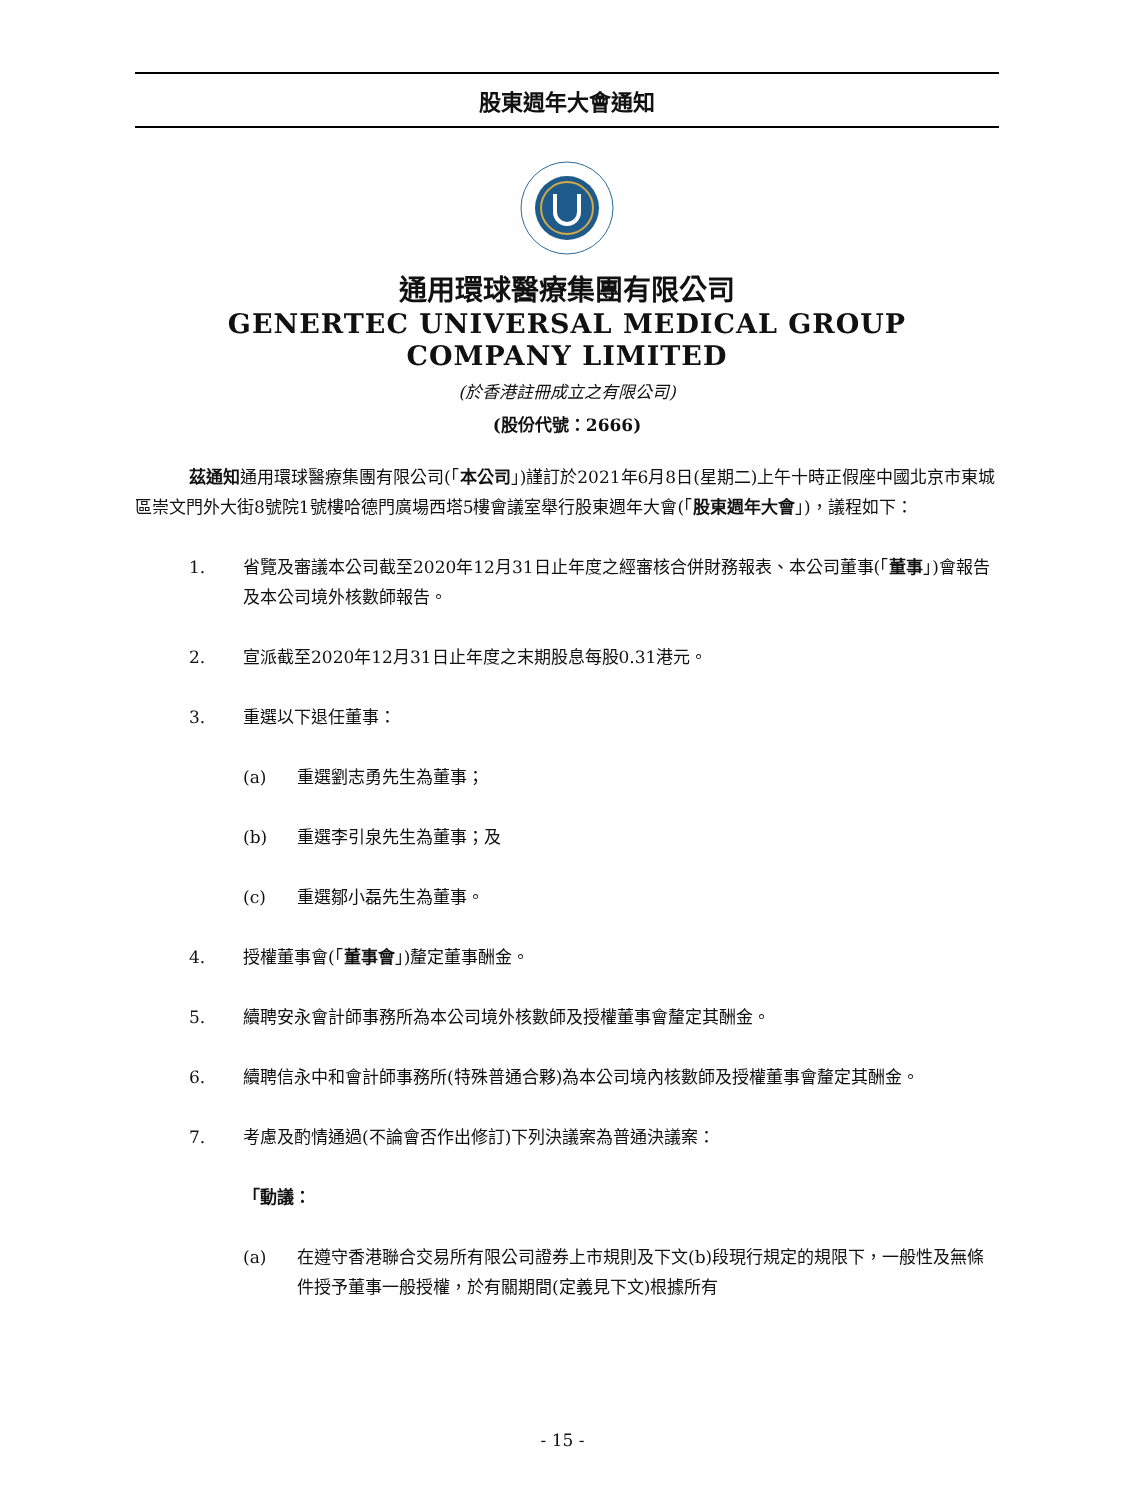股東週年大會通知
通用環球醫療集團有限公司
GENERTEC UNIVERSAL MEDICAL GROUP
COMPANY LIMITED
(於香港註冊成立之有限公司)
(股份代號：2666)
茲通知通用環球醫療集團有限公司(「本公司」)謹訂於2021年6月8日(星期二)上午十時正假座中國北京市東城區崇文門外大街8號院1號樓哈德門廣場西塔5樓會議室舉行股東週年大會(「股東週年大會」)，議程如下：
1. 省覽及審議本公司截至2020年12月31日止年度之經審核合併財務報表、本公司董事(「董事」)會報告及本公司境外核數師報告。
2. 宣派截至2020年12月31日止年度之末期股息每股0.31港元。
3. 重選以下退任董事：
(a) 重選劉志勇先生為董事；
(b) 重選李引泉先生為董事；及
(c) 重選鄒小磊先生為董事。
4. 授權董事會(「董事會」)釐定董事酬金。
5. 續聘安永會計師事務所為本公司境外核數師及授權董事會釐定其酬金。
6. 續聘信永中和會計師事務所(特殊普通合夥)為本公司境內核數師及授權董事會釐定其酬金。
7. 考慮及酌情通過(不論會否作出修訂)下列決議案為普通決議案：
「動議：
(a) 在遵守香港聯合交易所有限公司證券上市規則及下文(b)段現行規定的規限下，一般性及無條件授予董事一般授權，於有關期間(定義見下文)根據所有
- 15 -